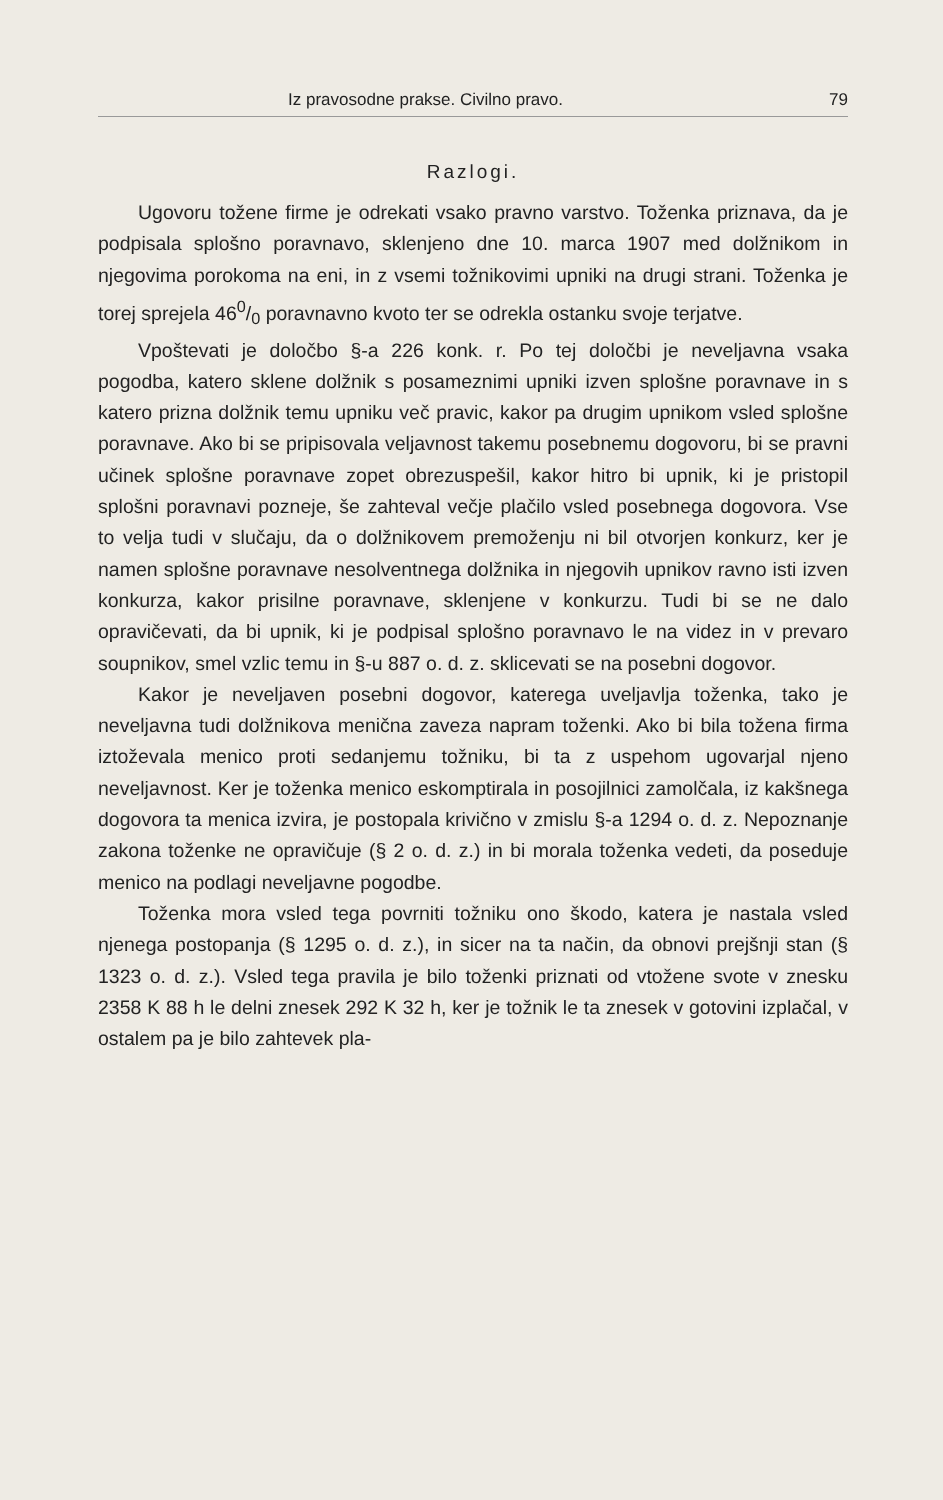Iz pravosodne prakse. Civilno pravo. 79
Razlogi.
Ugovoru tožene firme je odrekati vsako pravno varstvo. Toženka priznava, da je podpisala splošno poravnavo, sklenjeno dne 10. marca 1907 med dolžnikom in njegovima porokoma na eni, in z vsemi tožnikovimi upniki na drugi strani. Toženka je torej sprejela 460/0 poravnavno kvoto ter se odrekla ostanku svoje terjatve.
Vpoštevati je določbo §-a 226 konk. r. Po tej določbi je neveljavna vsaka pogodba, katero sklene dolžnik s posameznimi upniki izven splošne poravnave in s katero prizna dolžnik temu upniku več pravic, kakor pa drugim upnikom vsled splošne poravnave. Ako bi se pripisovala veljavnost takemu posebnemu dogovoru, bi se pravni učinek splošne poravnave zopet obrezuspešil, kakor hitro bi upnik, ki je pristopil splošni poravnavi pozneje, še zahteval večje plačilo vsled posebnega dogovora. Vse to velja tudi v slučaju, da o dolžnikovem premoženju ni bil otvorjen konkurz, ker je namen splošne poravnave nesolventnega dolžnika in njegovih upnikov ravno isti izven konkurza, kakor prisilne poravnave, sklenjene v konkurzu. Tudi bi se ne dalo opravičevati, da bi upnik, ki je podpisal splošno poravnavo le na videz in v prevaro soupnikov, smel vzlic temu in §-u 887 o. d. z. sklicevati se na posebni dogovor.
Kakor je neveljaven posebni dogovor, katerega uveljavlja toženka, tako je neveljavna tudi dolžnikova menična zaveza napram toženki. Ako bi bila tožena firma iztoževala menico proti sedanjemu tožniku, bi ta z uspehom ugovarjal njeno neveljavnost. Ker je toženka menico eskomptirala in posojilnici zamolčala, iz kakšnega dogovora ta menica izvira, je postopala krivično v zmislu §-a 1294 o. d. z. Nepoznanje zakona toženke ne opravičuje (§ 2 o. d. z.) in bi morala toženka vedeti, da poseduje menico na podlagi neveljavne pogodbe.
Toženka mora vsled tega povrniti tožniku ono škodo, katera je nastala vsled njenega postopanja (§ 1295 o. d. z.), in sicer na ta način, da obnovi prejšnji stan (§ 1323 o. d. z.). Vsled tega pravila je bilo toženki priznati od vtožene svote v znesku 2358 K 88 h le delni znesek 292 K 32 h, ker je tožnik le ta znesek v gotovini izplačal, v ostalem pa je bilo zahtevek pla-